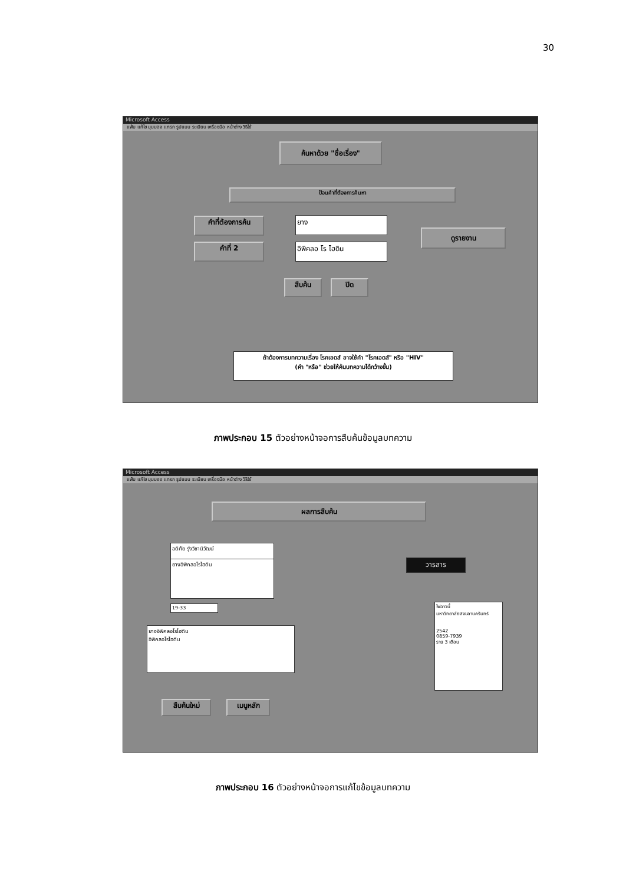30
Microsoft Access
แฟ้ม แก้ไข มุมมอง แทรก รูปแบบ ระเบียน เครื่องมือ หน้าต่าง วิธีใช้
ค้นหาด้วย "ชื่อเรื่อง"
ป้อนคำที่ต้องการค้นหา
คำที่ต้องการค้น
คำที่ 2
ยาง
อิพิคลอ โร ไฮดิน
ดูรายงาน
สืบค้น ปิด
ถ้าต้องการบทความเรื่อง โรคเอดส์ อาจใช้คำ "โรคเอดส์" หรือ "HIV"
(คำ "หรือ" ช่วยให้ค้นบทความได้กว้างขึ้น)
ภาพประกอบ 15 ตัวอย่างหน้าจอการสืบค้นข้อมูลบทความ
Microsoft Access
แฟ้ม แก้ไข มุมมอง แทรก รูปแบบ ระเบียน เครื่องมือ หน้าต่าง วิธีใช้
ผลการสืบค้น
อดิศัย รุ่งวิชานิวัฒน์
ยางอิพิคลอโรไฮดิน
19-33
ยางอิพิคลอโรไฮดิน
อิพิคลอโรไฮดิน
วารสาร
ไฟฉาวนี้
มหาวิทยาลัยสงขลานครินทร์
2542
0859-7939
ราย 3 เดือน
สืบค้นใหม่ เมนูหลัก
ภาพประกอบ 16 ตัวอย่างหน้าจอการแก้ไขข้อมูลบทความ